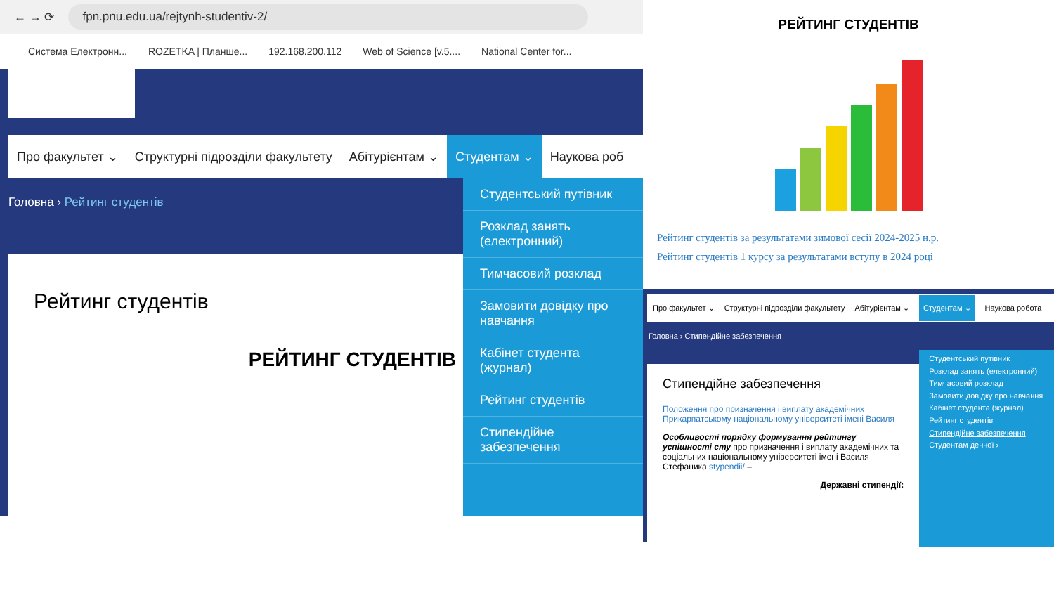← → ⟳ fpn.pnu.edu.ua/rejtynh-studentiv-2/
Система Електронн... ROZETKA | Планше... 192.168.200.112 Web of Science [v.5.... National Center for...
Про факультет ⌄ Структурні підрозділи факультету Абітурієнтам ⌄ Студентам ⌄ Наукова роб
Головна › Рейтинг студентів
Рейтинг студентів
РЕЙТИНГ СТУДЕНТІВ
Студентський путівник
Розклад занять (електронний)
Тимчасовий розклад
Замовити довідку про навчання
Кабінет студента (журнал)
Рейтинг студентів
Стипендійне забезпечення
РЕЙТИНГ СТУДЕНТІВ
Рейтинг студентів за результатами зимової сесії 2024-2025 н.р.
Рейтинг студентів 1 курсу за результатами вступу в 2024 році
Про факультет ⌄ Структурні підрозділи факультету Абітурієнтам ⌄ Студентам ⌄ Наукова робота
Головна › Стипендійне забезпечення
Стипендійне забезпечення
Положення про призначення і виплату академічних Прикарпатському національному університеті імені Василя
Особливості порядку формування рейтингу успішності сту про призначення і виплату академічних та соціальних національному університеті імені Василя Стефаника stypendii/ –
Державні стипендії:
Студентський путівник
Розклад занять (електронний)
Тимчасовий розклад
Замовити довідку про навчання
Кабінет студента (журнал)
Рейтинг студентів
Стипендійне забезпечення
Студентам денної ›